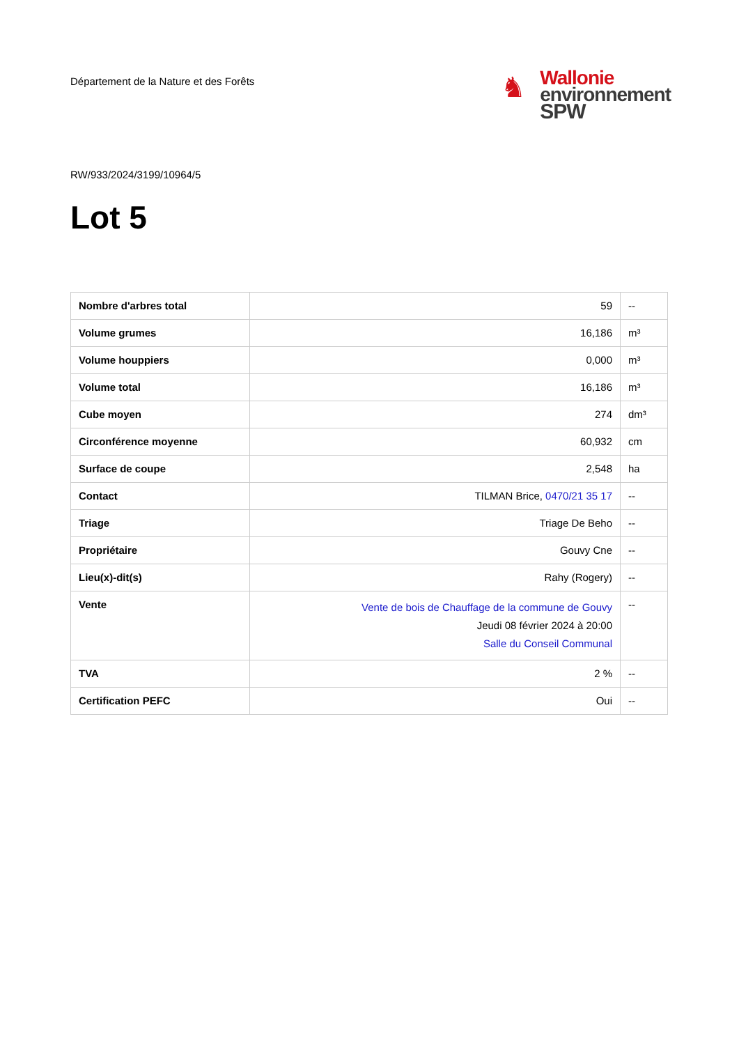Département de la Nature et des Forêts
♞
Wallonie
environnement
SPW
RW/933/2024/3199/10964/5
Lot 5
| Nombre d'arbres total | 59 | -- |
| Volume grumes | 16,186 | m³ |
| Volume houppiers | 0,000 | m³ |
| Volume total | 16,186 | m³ |
| Cube moyen | 274 | dm³ |
| Circonférence moyenne | 60,932 | cm |
| Surface de coupe | 2,548 | ha |
| Contact | TILMAN Brice, 0470/21 35 17 | -- |
| Triage | Triage De Beho | -- |
| Propriétaire | Gouvy Cne | -- |
| Lieu(x)-dit(s) | Rahy (Rogery) | -- |
| Vente | Vente de bois de Chauffage de la commune de Gouvy Jeudi 08 février 2024 à 20:00 Salle du Conseil Communal | -- |
| TVA | 2 % | -- |
| Certification PEFC | Oui | -- |